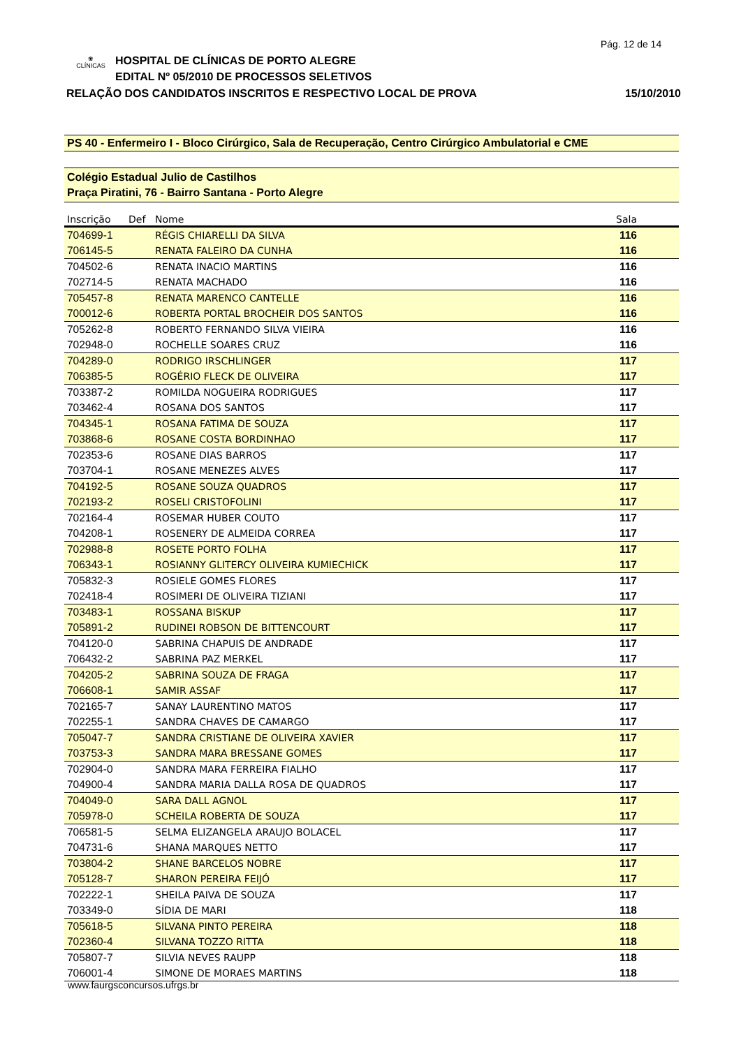Pág. 12 de 14
❀
CLÍNICAS
HOSPITAL DE CLÍNICAS DE PORTO ALEGRE
EDITAL Nº 05/2010 DE PROCESSOS SELETIVOS
RELAÇÃO DOS CANDIDATOS INSCRITOS E RESPECTIVO LOCAL DE PROVA 15/10/2010
PS 40 - Enfermeiro I - Bloco Cirúrgico, Sala de Recuperação, Centro Cirúrgico Ambulatorial e CME
Colégio Estadual Julio de Castilhos
Praça Piratini, 76 - Bairro Santana - Porto Alegre
| Inscrição | Def | Nome | Sala |
| --- | --- | --- | --- |
| 704699-1 | | RÉGIS CHIARELLI DA SILVA | 116 |
| 706145-5 | | RENATA FALEIRO DA CUNHA | 116 |
| 704502-6 | | RENATA INACIO MARTINS | 116 |
| 702714-5 | | RENATA MACHADO | 116 |
| 705457-8 | | RENATA MARENCO CANTELLE | 116 |
| 700012-6 | | ROBERTA PORTAL BROCHEIR DOS SANTOS | 116 |
| 705262-8 | | ROBERTO FERNANDO SILVA VIEIRA | 116 |
| 702948-0 | | ROCHELLE SOARES CRUZ | 116 |
| 704289-0 | | RODRIGO IRSCHLINGER | 117 |
| 706385-5 | | ROGÉRIO FLECK DE OLIVEIRA | 117 |
| 703387-2 | | ROMILDA NOGUEIRA RODRIGUES | 117 |
| 703462-4 | | ROSANA DOS SANTOS | 117 |
| 704345-1 | | ROSANA FATIMA DE SOUZA | 117 |
| 703868-6 | | ROSANE COSTA BORDINHAO | 117 |
| 702353-6 | | ROSANE DIAS BARROS | 117 |
| 703704-1 | | ROSANE MENEZES ALVES | 117 |
| 704192-5 | | ROSANE SOUZA QUADROS | 117 |
| 702193-2 | | ROSELI CRISTOFOLINI | 117 |
| 702164-4 | | ROSEMAR HUBER COUTO | 117 |
| 704208-1 | | ROSENERY DE ALMEIDA CORREA | 117 |
| 702988-8 | | ROSETE PORTO FOLHA | 117 |
| 706343-1 | | ROSIANNY GLITERCY OLIVEIRA KUMIECHICK | 117 |
| 705832-3 | | ROSIELE GOMES FLORES | 117 |
| 702418-4 | | ROSIMERI DE OLIVEIRA TIZIANI | 117 |
| 703483-1 | | ROSSANA BISKUP | 117 |
| 705891-2 | | RUDINEI ROBSON DE BITTENCOURT | 117 |
| 704120-0 | | SABRINA CHAPUIS DE ANDRADE | 117 |
| 706432-2 | | SABRINA PAZ MERKEL | 117 |
| 704205-2 | | SABRINA SOUZA DE FRAGA | 117 |
| 706608-1 | | SAMIR ASSAF | 117 |
| 702165-7 | | SANAY LAURENTINO MATOS | 117 |
| 702255-1 | | SANDRA CHAVES DE CAMARGO | 117 |
| 705047-7 | | SANDRA CRISTIANE DE OLIVEIRA XAVIER | 117 |
| 703753-3 | | SANDRA MARA BRESSANE GOMES | 117 |
| 702904-0 | | SANDRA MARA FERREIRA FIALHO | 117 |
| 704900-4 | | SANDRA MARIA DALLA ROSA DE QUADROS | 117 |
| 704049-0 | | SARA DALL AGNOL | 117 |
| 705978-0 | | SCHEILA ROBERTA DE SOUZA | 117 |
| 706581-5 | | SELMA ELIZANGELA ARAUJO BOLACEL | 117 |
| 704731-6 | | SHANA MARQUES NETTO | 117 |
| 703804-2 | | SHANE BARCELOS NOBRE | 117 |
| 705128-7 | | SHARON PEREIRA FEIJÓ | 117 |
| 702222-1 | | SHEILA PAIVA DE SOUZA | 117 |
| 703349-0 | | SÍDIA DE MARI | 118 |
| 705618-5 | | SILVANA PINTO PEREIRA | 118 |
| 702360-4 | | SILVANA TOZZO RITTA | 118 |
| 705807-7 | | SILVIA NEVES RAUPP | 118 |
| 706001-4 | | SIMONE DE MORAES MARTINS | 118 |
www.faurgsconcursos.ufrgs.br